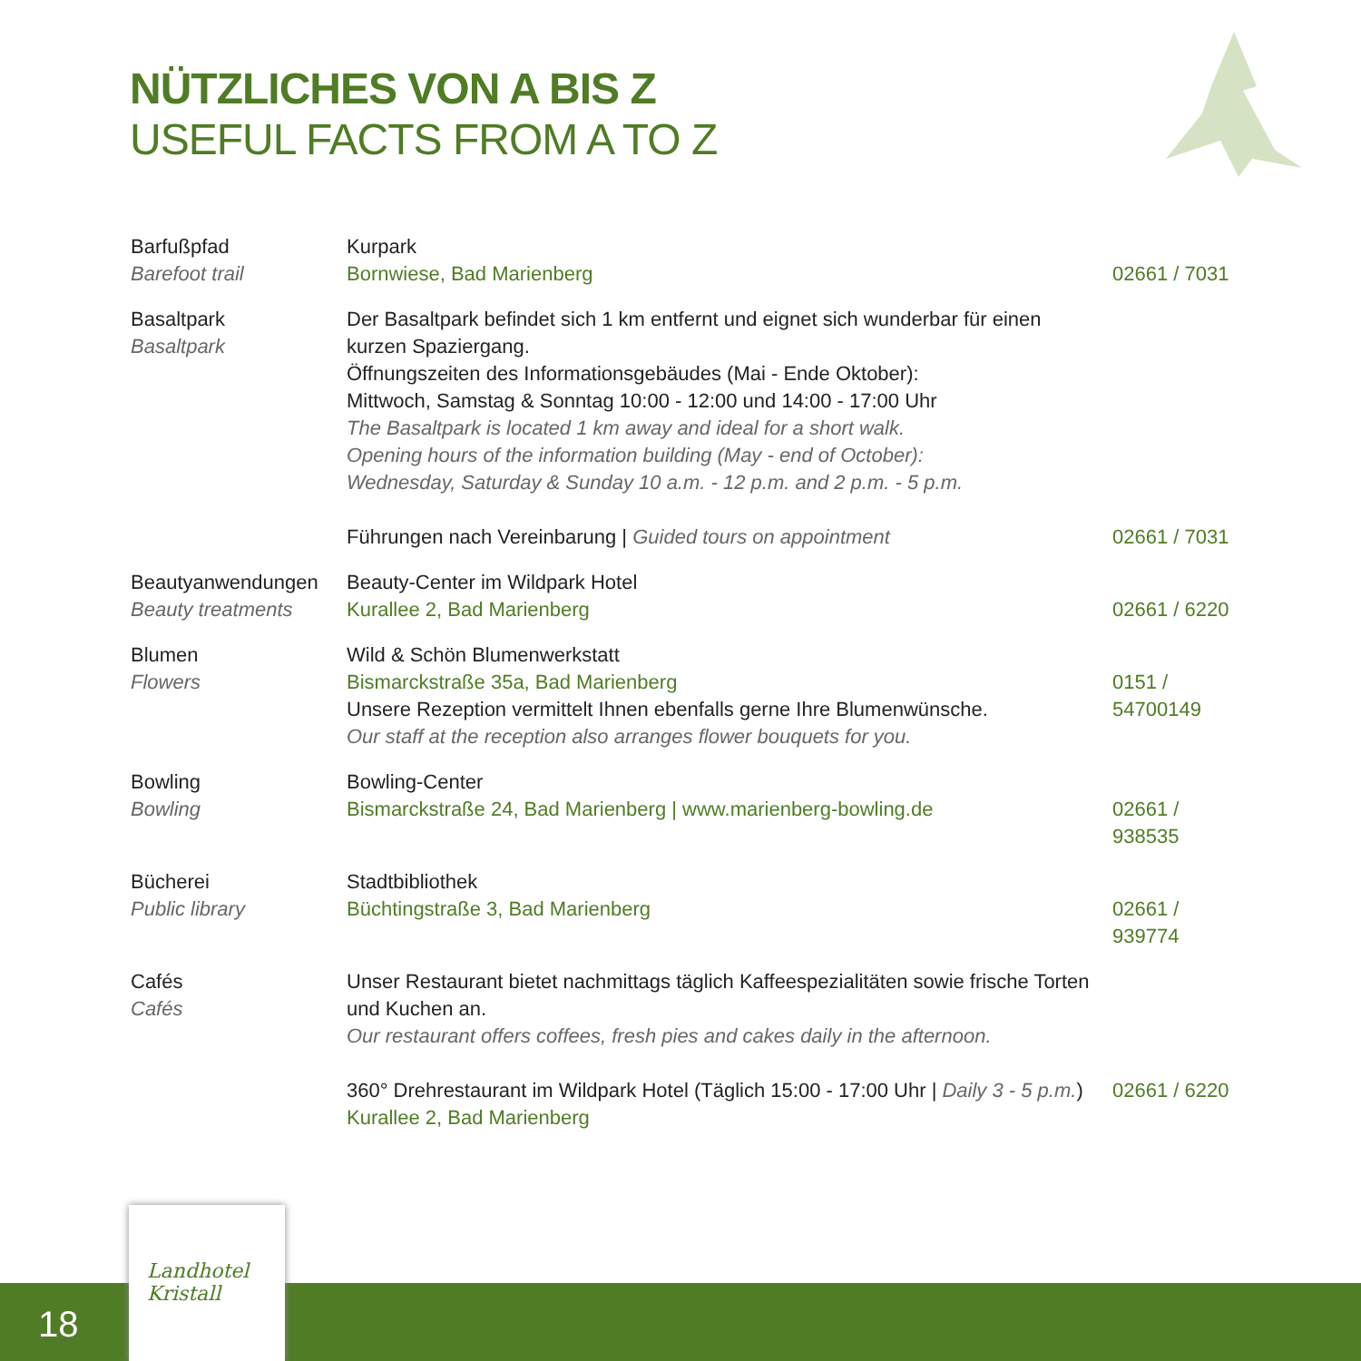NÜTZLICHES VON A BIS Z
USEFUL FACTS FROM A TO Z
| Barfußpfad Barefoot trail | Kurpark Bornwiese, Bad Marienberg | 02661 / 7031 |
| Basaltpark Basaltpark | Der Basaltpark befindet sich 1 km entfernt und eignet sich wunderbar für einen kurzen Spaziergang. Öffnungszeiten des Informationsgebäudes (Mai - Ende Oktober): Mittwoch, Samstag & Sonntag 10:00 - 12:00 und 14:00 - 17:00 Uhr The Basaltpark is located 1 km away and ideal for a short walk. Opening hours of the information building (May - end of October): Wednesday, Saturday & Sunday 10 a.m. - 12 p.m. and 2 p.m. - 5 p.m. Führungen nach Vereinbarung / Guided tours on appointment | 02661 / 7031 |
| Beautyanwendungen Beauty treatments | Beauty-Center im Wildpark Hotel Kurallee 2, Bad Marienberg | 02661 / 6220 |
| Blumen Flowers | Wild & Schön Blumenwerkstatt Bismarckstraße 35a, Bad Marienberg Unsere Rezeption vermittelt Ihnen ebenfalls gerne Ihre Blumenwünsche. Our staff at the reception also arranges flower bouquets for you. | 0151 / 54700149 |
| Bowling Bowling | Bowling-Center Bismarckstraße 24, Bad Marienberg / www.marienberg-bowling.de | 02661 / 938535 |
| Bücherei Public library | Stadtbibliothek Büchtingstraße 3, Bad Marienberg | 02661 / 939774 |
| Cafés Cafés | Unser Restaurant bietet nachmittags täglich Kaffeespezialitäten sowie frische Torten und Kuchen an. Our restaurant offers coffees, fresh pies and cakes daily in the afternoon. 360° Drehrestaurant im Wildpark Hotel (Täglich 15:00 - 17:00 Uhr / Daily 3 - 5 p.m. ) Kurallee 2, Bad Marienberg | 02661 / 6220 |
18
Landhotel
Kristall